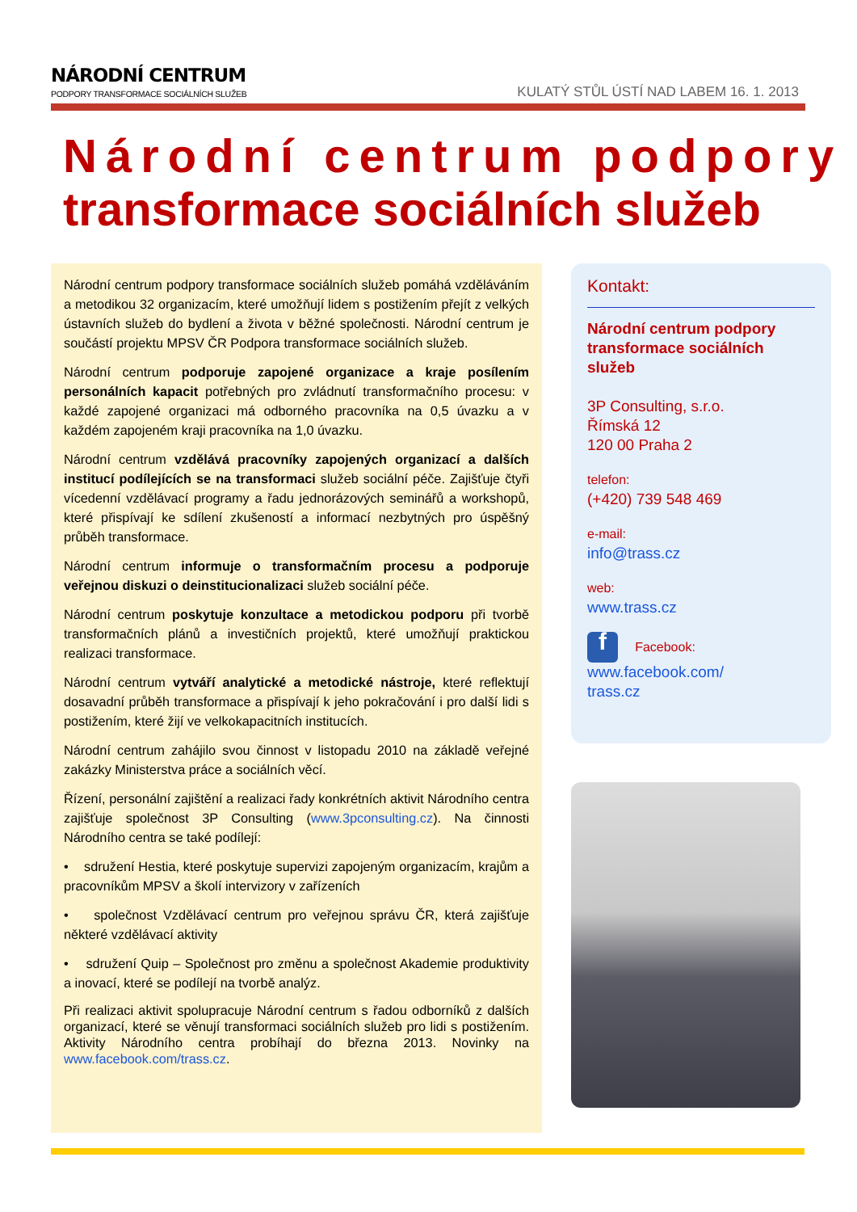NÁRODNÍ CENTRUM
PODPORY TRANSFORMACE SOCIÁLNÍCH SLUŽEB
KULATÝ STŮL ÚSTÍ NAD LABEM 16. 1. 2013
Národní centrum podpory
transformace sociálních služeb
Národní centrum podpory transformace sociálních služeb pomáhá vzděláváním a metodikou 32 organizacím, které umožňují lidem s postižením přejít z velkých ústavních služeb do bydlení a života v běžné společnosti. Národní centrum je součástí projektu MPSV ČR Podpora transformace sociálních služeb.
Národní centrum podporuje zapojené organizace a kraje posílením personálních kapacit potřebných pro zvládnutí transformačního procesu: v každé zapojené organizaci má odborného pracovníka na 0,5 úvazku a v každém zapojeném kraji pracovníka na 1,0 úvazku.
Národní centrum vzdělává pracovníky zapojených organizací a dalších institucí podílejících se na transformaci služeb sociální péče. Zajišťuje čtyři vícedenní vzdělávací programy a řadu jednorázových seminářů a workshopů, které přispívají ke sdílení zkušeností a informací nezbytných pro úspěšný průběh transformace.
Národní centrum informuje o transformačním procesu a podporuje veřejnou diskuzi o deinstitucionalizaci služeb sociální péče.
Národní centrum poskytuje konzultace a metodickou podporu při tvorbě transformačních plánů a investičních projektů, které umožňují praktickou realizaci transformace.
Národní centrum vytváří analytické a metodické nástroje, které reflektují dosavadní průběh transformace a přispívají k jeho pokračování i pro další lidi s postižením, které žijí ve velkokapacitních institucích.
Národní centrum zahájilo svou činnost v listopadu 2010 na základě veřejné zakázky Ministerstva práce a sociálních věcí.
Řízení, personální zajištění a realizaci řady konkrétních aktivit Národního centra zajišťuje společnost 3P Consulting (www.3pconsulting.cz). Na činnosti Národního centra se také podílejí:
• sdružení Hestia, které poskytuje supervizi zapojeným organizacím, krajům a pracovníkům MPSV a školí intervizory v zařízeních
• společnost Vzdělávací centrum pro veřejnou správu ČR, která zajišťuje některé vzdělávací aktivity
• sdružení Quip – Společnost pro změnu a společnost Akademie produktivity a inovací, které se podílejí na tvorbě analýz.
Při realizaci aktivit spolupracuje Národní centrum s řadou odborníků z dalších organizací, které se věnují transformaci sociálních služeb pro lidi s postižením. Aktivity Národního centra probíhají do března 2013. Novinky na www.facebook.com/trass.cz.
Kontakt:
Národní centrum podpory transformace sociálních služeb
3P Consulting, s.r.o.
Římská 12
120 00 Praha 2
telefon:
(+420) 739 548 469
e-mail:
info@trass.cz
web:
www.trass.cz
f Facebook:
www.facebook.com/
trass.cz